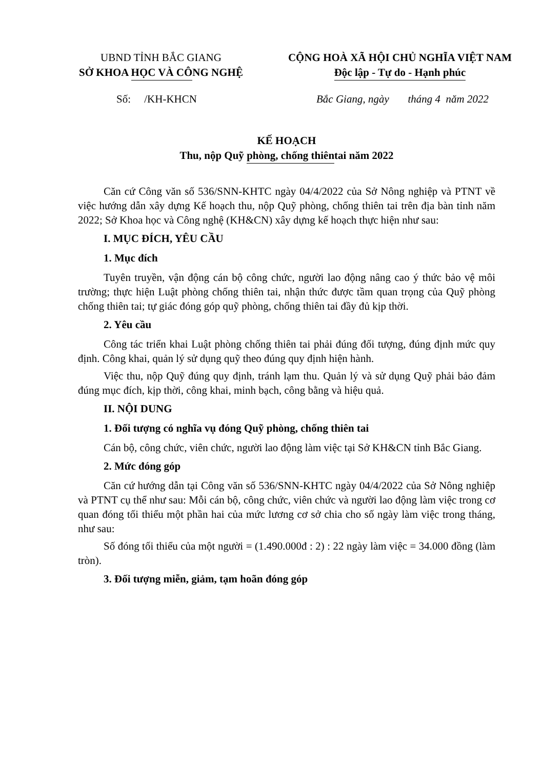UBND TỈNH BẮC GIANG
SỞ KHOA HỌC VÀ CÔNG NGHỆ
CỘNG HOÀ XÃ HỘI CHỦ NGHĨA VIỆT NAM
Độc lập - Tự do - Hạnh phúc
Số: /KH-KHCN Bắc Giang, ngày tháng 4 năm 2022
KẾ HOẠCH
Thu, nộp Quỹ phòng, chống thiên tai năm 2022
Căn cứ Công văn số 536/SNN-KHTC ngày 04/4/2022 của Sở Nông nghiệp và PTNT về việc hướng dẫn xây dựng Kế hoạch thu, nộp Quỹ phòng, chống thiên tai trên địa bàn tỉnh năm 2022; Sở Khoa học và Công nghệ (KH&CN) xây dựng kế hoạch thực hiện như sau:
I. MỤC ĐÍCH, YÊU CẦU
1. Mục đích
Tuyên truyền, vận động cán bộ công chức, người lao động nâng cao ý thức bảo vệ môi trường; thực hiện Luật phòng chống thiên tai, nhận thức được tầm quan trọng của Quỹ phòng chống thiên tai; tự giác đóng góp quỹ phòng, chống thiên tai đầy đủ kịp thời.
2. Yêu cầu
Công tác triển khai Luật phòng chống thiên tai phải đúng đối tượng, đúng định mức quy định. Công khai, quản lý sử dụng quỹ theo đúng quy định hiện hành.
Việc thu, nộp Quỹ đúng quy định, tránh lạm thu. Quản lý và sử dụng Quỹ phải bảo đảm đúng mục đích, kịp thời, công khai, minh bạch, công bằng và hiệu quả.
II. NỘI DUNG
1. Đối tượng có nghĩa vụ đóng Quỹ phòng, chống thiên tai
Cán bộ, công chức, viên chức, người lao động làm việc tại Sở KH&CN tỉnh Bắc Giang.
2. Mức đóng góp
Căn cứ hướng dẫn tại Công văn số 536/SNN-KHTC ngày 04/4/2022 của Sở Nông nghiệp và PTNT cụ thể như sau: Mỗi cán bộ, công chức, viên chức và người lao động làm việc trong cơ quan đóng tối thiểu một phần hai của mức lương cơ sở chia cho số ngày làm việc trong tháng, như sau:
Số đóng tối thiểu của một người = (1.490.000đ : 2) : 22 ngày làm việc = 34.000 đồng (làm tròn).
3. Đối tượng miễn, giảm, tạm hoãn đóng góp